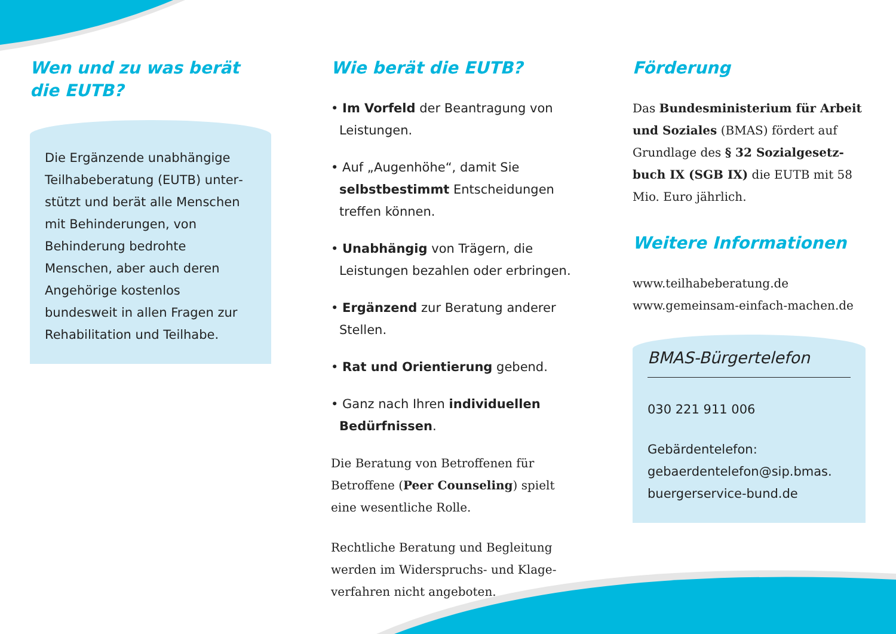Wen und zu was berät die EUTB?
Die Ergänzende unabhängige Teilhabeberatung (EUTB) unter­stützt und berät alle Menschen mit Behinderungen, von Behinde­rung bedrohte Menschen, aber auch deren Angehörige kostenlos bundesweit in allen Fragen zur Rehabilitation und Teilhabe.
Wie berät die EUTB?
• Im Vorfeld der Beantragung von Leistungen.
• Auf „Augenhöhe“, damit Sie selbstbe­stimmt Entscheidungen treffen können.
• Unabhängig von Trägern, die Leistungen bezahlen oder erbringen.
• Ergänzend zur Beratung anderer Stellen.
• Rat und Orientierung gebend.
• Ganz nach Ihren individuellen Bedürfnissen.
Die Beratung von Betroffenen für Betroffene (Peer Counseling) spielt eine wesentliche Rolle.
Rechtliche Beratung und Begleitung werden im Widerspruchs- und Klage­verfahren nicht angeboten.
Förderung
Das Bundesministerium für Arbeit und Soziales (BMAS) fördert auf Grundlage des § 32 Sozialgesetz­buch IX (SGB IX) die EUTB mit 58 Mio. Euro jährlich.
Weitere Informationen
www.teilhabeberatung.de
www.gemeinsam-einfach-machen.de
BMAS-Bürgertelefon
030 221 911 006
Gebärdentelefon:
gebaerdentelefon@sip.bmas.
buergerservice-bund.de